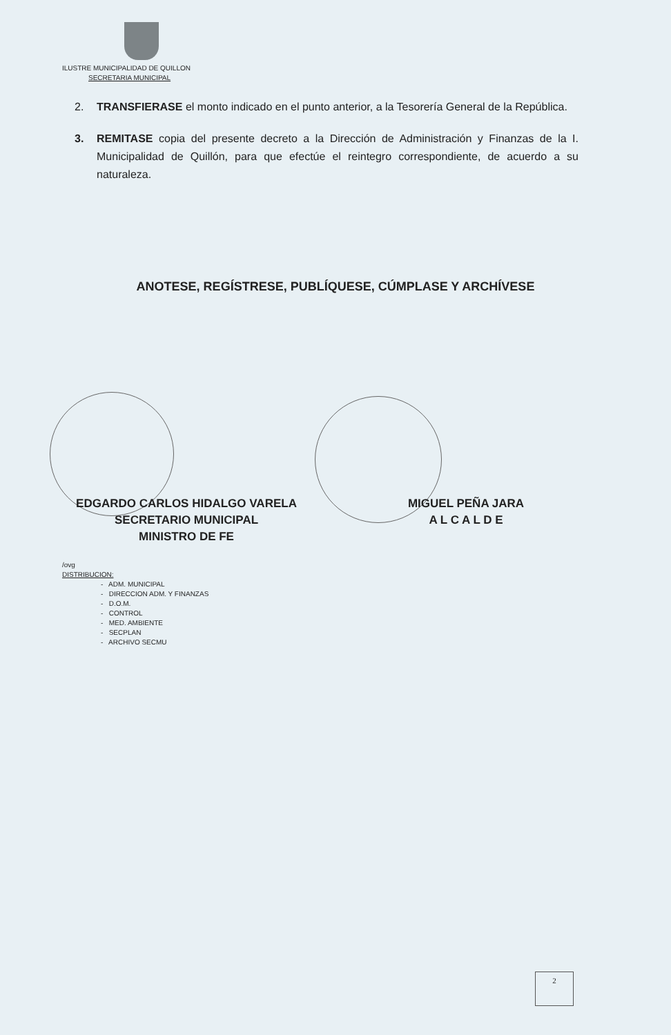ILUSTRE MUNICIPALIDAD DE QUILLON
SECRETARIA MUNICIPAL
2. TRANSFIERASE el monto indicado en el punto anterior, a la Tesorería General de la República.
3. REMITASE copia del presente decreto a la Dirección de Administración y Finanzas de la I. Municipalidad de Quillón, para que efectúe el reintegro correspondiente, de acuerdo a su naturaleza.
ANOTESE, REGÍSTRESE, PUBLÍQUESE, CÚMPLASE Y ARCHÍVESE
EDGARDO CARLOS HIDALGO VARELA
SECRETARIO MUNICIPAL
MINISTRO DE FE
MIGUEL PEÑA JARA
A L C A L D E
/ovg
DISTRIBUCION:
- ADM. MUNICIPAL
- DIRECCION ADM. Y FINANZAS
- D.O.M.
- CONTROL
- MED. AMBIENTE
- SECPLAN
- ARCHIVO SECMU
2